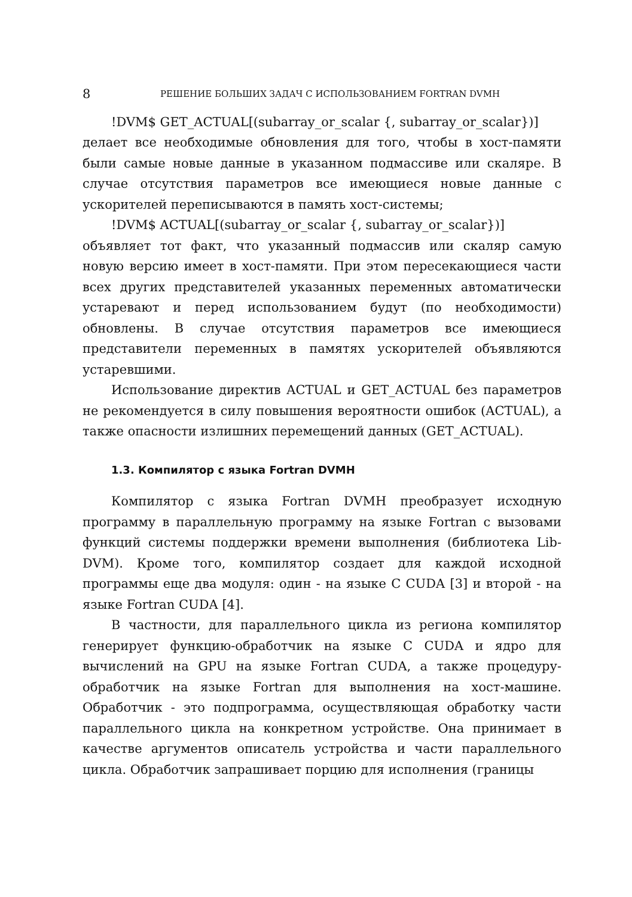8 РЕШЕНИЕ БОЛЬШИХ ЗАДАЧ С ИСПОЛЬЗОВАНИЕМ FORTRAN DVMH
!DVM$ GET_ACTUAL[(subarray_or_scalar {, subarray_or_scalar})]
делает все необходимые обновления для того, чтобы в хост-памяти были самые новые данные в указанном подмассиве или скаляре. В случае отсутствия параметров все имеющиеся новые данные с ускорителей переписываются в память хост-системы;
!DVM$ ACTUAL[(subarray_or_scalar {, subarray_or_scalar})]
объявляет тот факт, что указанный подмассив или скаляр самую новую версию имеет в хост-памяти. При этом пересекающиеся части всех других представителей указанных переменных автоматически устаревают и перед использованием будут (по необходимости) обновлены. В случае отсутствия параметров все имеющиеся представители переменных в памятях ускорителей объявляются устаревшими.
Использование директив ACTUAL и GET_ACTUAL без параметров не рекомендуется в силу повышения вероятности ошибок (ACTUAL), а также опасности излишних перемещений данных (GET_ACTUAL).
1.3. Компилятор с языка Fortran DVMH
Компилятор с языка Fortran DVMH преобразует исходную программу в параллельную программу на языке Fortran с вызовами функций системы поддержки времени выполнения (библиотека Lib-DVM). Кроме того, компилятор создает для каждой исходной программы еще два модуля: один - на языке C CUDA [3] и второй - на языке Fortran CUDA [4].
В частности, для параллельного цикла из региона компилятор генерирует функцию-обработчик на языке C CUDA и ядро для вычислений на GPU на языке Fortran CUDA, а также процедуру-обработчик на языке Fortran для выполнения на хост-машине. Обработчик - это подпрограмма, осуществляющая обработку части параллельного цикла на конкретном устройстве. Она принимает в качестве аргументов описатель устройства и части параллельного цикла. Обработчик запрашивает порцию для исполнения (границы